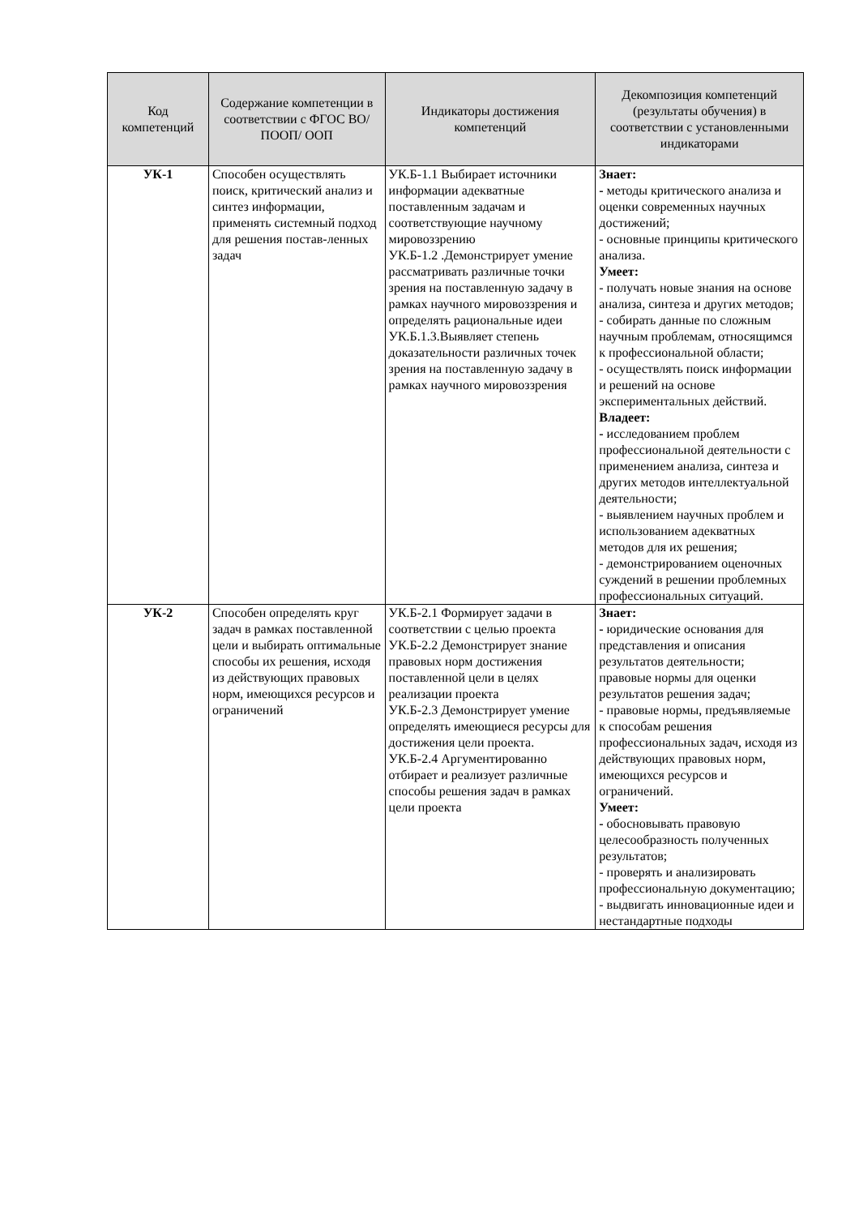| Код компетенций | Содержание компетенции в соответствии с ФГОС ВО/ ПООП/ ООП | Индикаторы достижения компетенций | Декомпозиция компетенций (результаты обучения) в соответствии с установленными индикаторами |
| --- | --- | --- | --- |
| УК-1 | Способен осуществлять поиск, критический анализ и синтез информации, применять системный подход для решения постав-ленных задач | УК.Б-1.1 Выбирает источники информации адекватные поставленным задачам и соответствующие научному мировоззрению УК.Б-1.2 .Демонстрирует умение рассматривать различные точки зрения на поставленную задачу в рамках научного мировоззрения и определять рациональные идеи УК.Б.1.3.Выявляет степень доказательности различных точек зрения на поставленную задачу в рамках научного мировоззрения | Знает: - методы критического анализа и оценки современных научных достижений; - основные принципы критического анализа. Умеет: - получать новые знания на основе анализа, синтеза и других методов; - собирать данные по сложным научным проблемам, относящимся к профессиональной области; - осуществлять поиск информации и решений на основе экспериментальных действий. Владеет: - исследованием проблем профессиональной деятельности с применением анализа, синтеза и других методов интеллектуальной деятельности; - выявлением научных проблем и использованием адекватных методов для их решения; - демонстрированием оценочных суждений в решении проблемных профессиональных ситуаций. |
| УК-2 | Способен определять круг задач в рамках поставленной цели и выбирать оптимальные способы их решения, исходя из действующих правовых норм, имеющихся ресурсов и ограничений | УК.Б-2.1 Формирует задачи в соответствии с целью проекта УК.Б-2.2 Демонстрирует знание правовых норм достижения поставленной цели в целях реализации проекта УК.Б-2.3 Демонстрирует умение определять имеющиеся ресурсы для достижения цели проекта. УК.Б-2.4 Аргументированно отбирает и реализует различные способы решения задач в рамках цели проекта | Знает: - юридические основания для представления и описания результатов деятельности; правовые нормы для оценки результатов решения задач; - правовые нормы, предъявляемые к способам решения профессиональных задач, исходя из действующих правовых норм, имеющихся ресурсов и ограничений. Умеет: - обосновывать правовую целесообразность полученных результатов; - проверять и анализировать профессиональную документацию; - выдвигать инновационные идеи и нестандартные подходы |